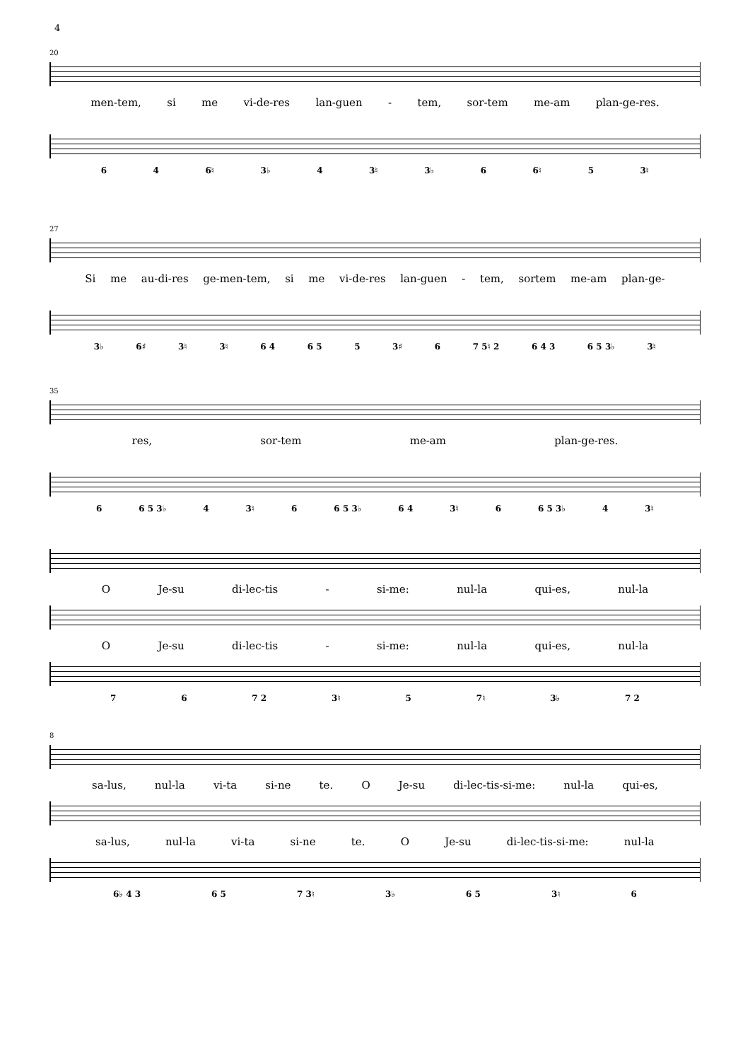4
20
men-tem, si me vi-de-res lan-guen - tem, sor-tem me-am plan-ge-res.
6 4 6♮ 3♭ 4 3♮ 3♭ 6 6♮ 5 3♮
27
Si me au-di-res ge-men-tem, si me vi-de-res lan-guen - tem, sortem me-am plan-ge-
3♭ 6♯ 3♮ 3♮ 6 4 6 5 5 3♯ 6 7 5♮ 2 6 4 3 6 5 3♭ 3♮
35
res, sor-tem me-am plan-ge-res.
6 6 5 3♭ 4 3♮ 6 6 5 3♭ 6 4 3♮ 6 6 5 3♭ 4 3♮
O Je-su di-lec-tis - si-me: nul-la qui-es, nul-la
O Je-su di-lec-tis - si-me: nul-la qui-es, nul-la
7 6 7 2 3♮ 5 7♮ 3♭ 7 2
8
sa-lus, nul-la vi-ta si-ne te. O Je-su di-lec-tis-si-me: nul-la qui-es,
sa-lus, nul-la vi-ta si-ne te. O Je-su di-lec-tis-si-me: nul-la
6♭ 4 3 6 5 7 3♮ 3♭ 6 5 3♮ 6